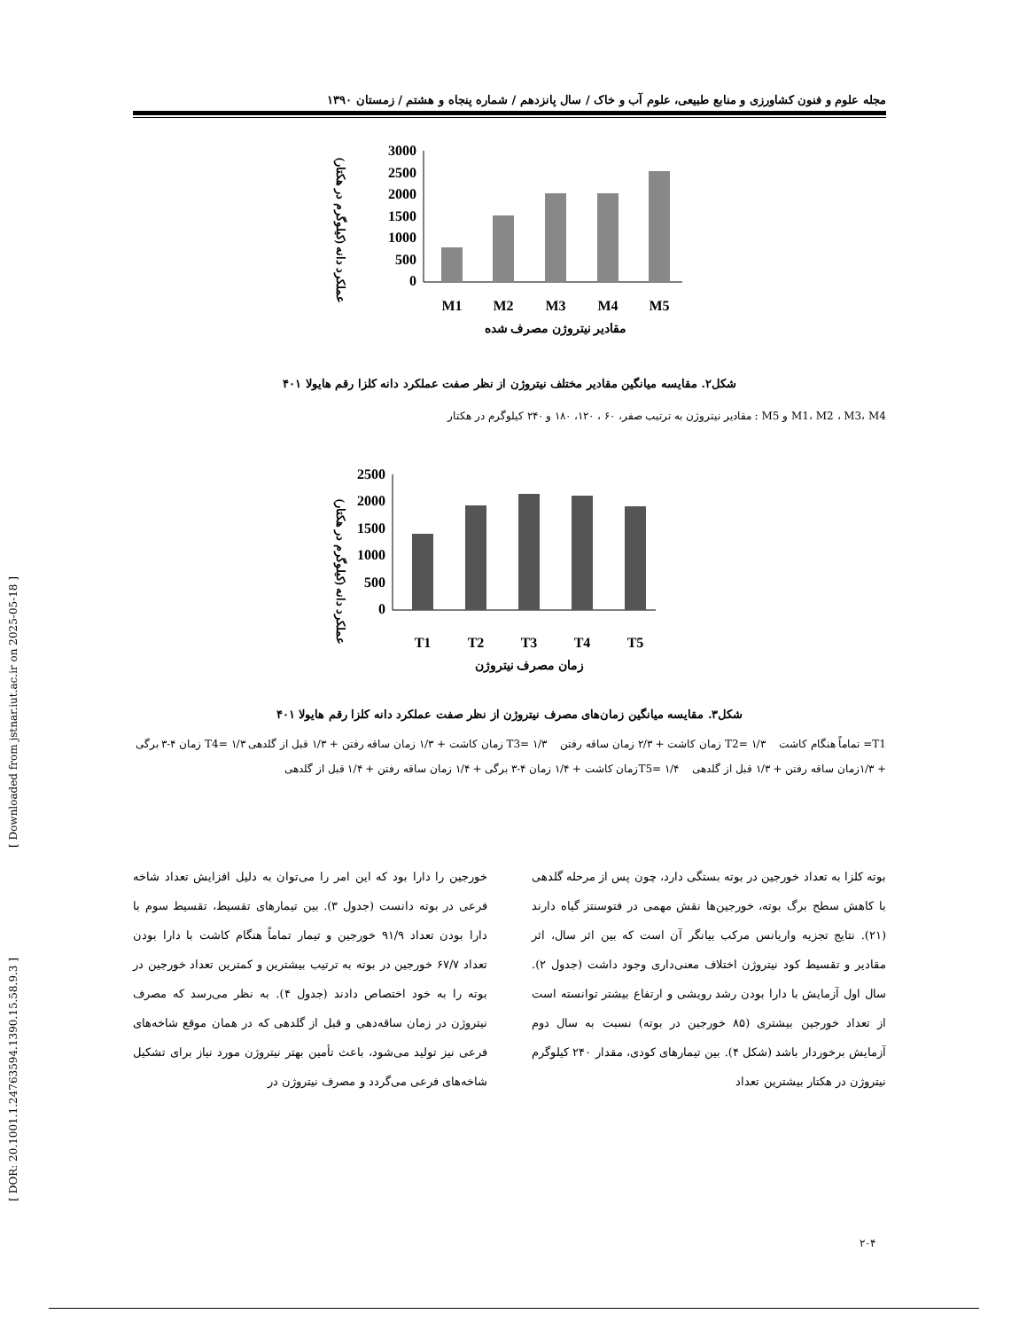[ Downloaded from jstnar.iut.ac.ir on 2025-05-18 ]
[ DOR: 20.1001.1.24763594.1390.15.58.9.3 ]
مجله علوم و فنون کشاورزی و منابع طبیعی، علوم آب و خاک / سال پانزدهم / شماره پنجاه و هشتم / زمستان ۱۳۹۰
عملکرد دانه (کیلوگرم در هکتار)
3000
2500
2000
1500
1000
500
0
M1
M2
M3
M4
M5
مقادیر نیتروژن مصرف شده
شکل۲. مقایسه میانگین مقادیر مختلف نیتروژن از نظر صفت عملکرد دانه کلزا رقم هایولا ۴۰۱
M1، M2 ، M3، M4 و M5 : مقادیر نیتروژن به ترتیب صفر، ۶۰ ، ۱۲۰، ۱۸۰ و ۲۴۰ کیلوگرم در هکتار
عملکرد دانه (کیلوگرم در هکتار)
2500
2000
1500
1000
500
0
T1
T2
T3
T4
T5
زمان مصرف نیتروژن
شکل۳. مقایسه میانگین زمان‌های مصرف نیتروژن از نظر صفت عملکرد دانه کلزا رقم هایولا ۴۰۱
T1= تماماً هنگام کاشت T2= ۱/۳ زمان کاشت + ۲/۳ زمان ساقه رفتن T3= ۱/۳ زمان کاشت + ۱/۳ زمان ساقه رفتن + ۱/۳ قبل از گلدهی T4= ۱/۳ زمان ۴-۳ برگی + ۱/۳زمان ساقه رفتن + ۱/۳ قبل از گلدهی T5= ۱/۴زمان کاشت + ۱/۴ زمان ۴-۳ برگی + ۱/۴ زمان ساقه رفتن + ۱/۴ قبل از گلدهی
بوته کلزا به تعداد خورجین در بوته بستگی دارد، چون پس از مرحله گلدهی با کاهش سطح برگ بوته، خورجین‌ها نقش مهمی در فتوسنتز گیاه دارند (۲۱). نتایج تجزیه واریانس مرکب بیانگر آن است که بین اثر سال، اثر مقادیر و تقسیط کود نیتروژن اختلاف معنی‌داری وجود داشت (جدول ۲). سال اول آزمایش با دارا بودن رشد رویشی و ارتفاع بیشتر توانسته است از تعداد خورجین بیشتری (۸۵ خورجین در بوته) نسبت به سال دوم آزمایش برخوردار باشد (شکل ۴). بین تیمارهای کودی، مقدار ۲۴۰ کیلوگرم نیتروژن در هکتار بیشترین تعداد
خورجین را دارا بود که این امر را می‌توان به دلیل افزایش تعداد شاخه فرعی در بوته دانست (جدول ۳). بین تیمارهای تقسیط، تقسیط سوم با دارا بودن تعداد ۹۱/۹ خورجین و تیمار تماماً هنگام کاشت با دارا بودن تعداد ۶۷/۷ خورجین در بوته به ترتیب بیشترین و کمترین تعداد خورجین در بوته را به خود اختصاص دادند (جدول ۴). به نظر می‌رسد که مصرف نیتروژن در زمان ساقه‌دهی و قبل از گلدهی که در همان موقع شاخه‌های فرعی نیز تولید می‌شود، باعث تأمین بهتر نیتروژن مورد نیاز برای تشکیل شاخه‌های فرعی می‌گردد و مصرف نیتروژن در
۲۰۴